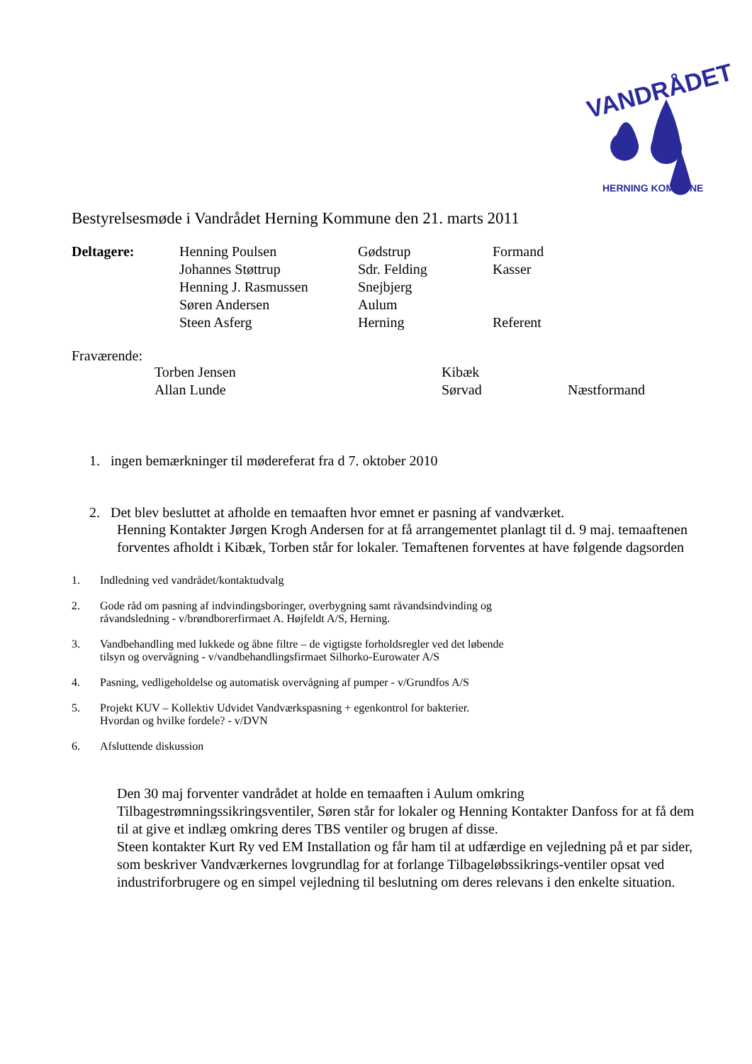VANDRÅDET
HERNING KOMMUNE
Bestyrelsesmøde i Vandrådet Herning Kommune den 21. marts 2011
| Deltagere: | Henning Poulsen | Gødstrup | Formand |
| | Johannes Støttrup | Sdr. Felding | Kasser |
| | Henning J. Rasmussen | Snejbjerg | |
| | Søren Andersen | Aulum | |
| | Steen Asferg | Herning | Referent |
Fraværende:
| Torben Jensen | Kibæk | |
| Allan Lunde | Sørvad | Næstformand |
1. ingen bemærkninger til mødereferat fra d 7. oktober 2010
2. Det blev besluttet at afholde en temaaften hvor emnet er pasning af vandværket.
Henning Kontakter Jørgen Krogh Andersen for at få arrangementet planlagt til d. 9 maj. temaaftenen forventes afholdt i Kibæk, Torben står for lokaler. Temaftenen forventes at have følgende dagsorden
1. Indledning ved vandrådet/kontaktudvalg
2. Gode råd om pasning af indvindingsboringer, overbygning samt råvandsindvinding og
råvandsledning - v/brøndborerfirmaet A. Højfeldt A/S, Herning.
3. Vandbehandling med lukkede og åbne filtre – de vigtigste forholdsregler ved det løbende
tilsyn og overvågning - v/vandbehandlingsfirmaet Silhorko-Eurowater A/S
4. Pasning, vedligeholdelse og automatisk overvågning af pumper - v/Grundfos A/S
5. Projekt KUV – Kollektiv Udvidet Vandværkspasning + egenkontrol for bakterier.
Hvordan og hvilke fordele? - v/DVN
6. Afsluttende diskussion
Den 30 maj forventer vandrådet at holde en temaaften i Aulum omkring Tilbagestrømningssikringsventiler, Søren står for lokaler og Henning Kontakter Danfoss for at få dem til at give et indlæg omkring deres TBS ventiler og brugen af disse.
Steen kontakter Kurt Ry ved EM Installation og får ham til at udfærdige en vejledning på et par sider, som beskriver Vandværkernes lovgrundlag for at forlange Tilbageløbssikrings-ventiler opsat ved industriforbrugere og en simpel vejledning til beslutning om deres relevans i den enkelte situation.